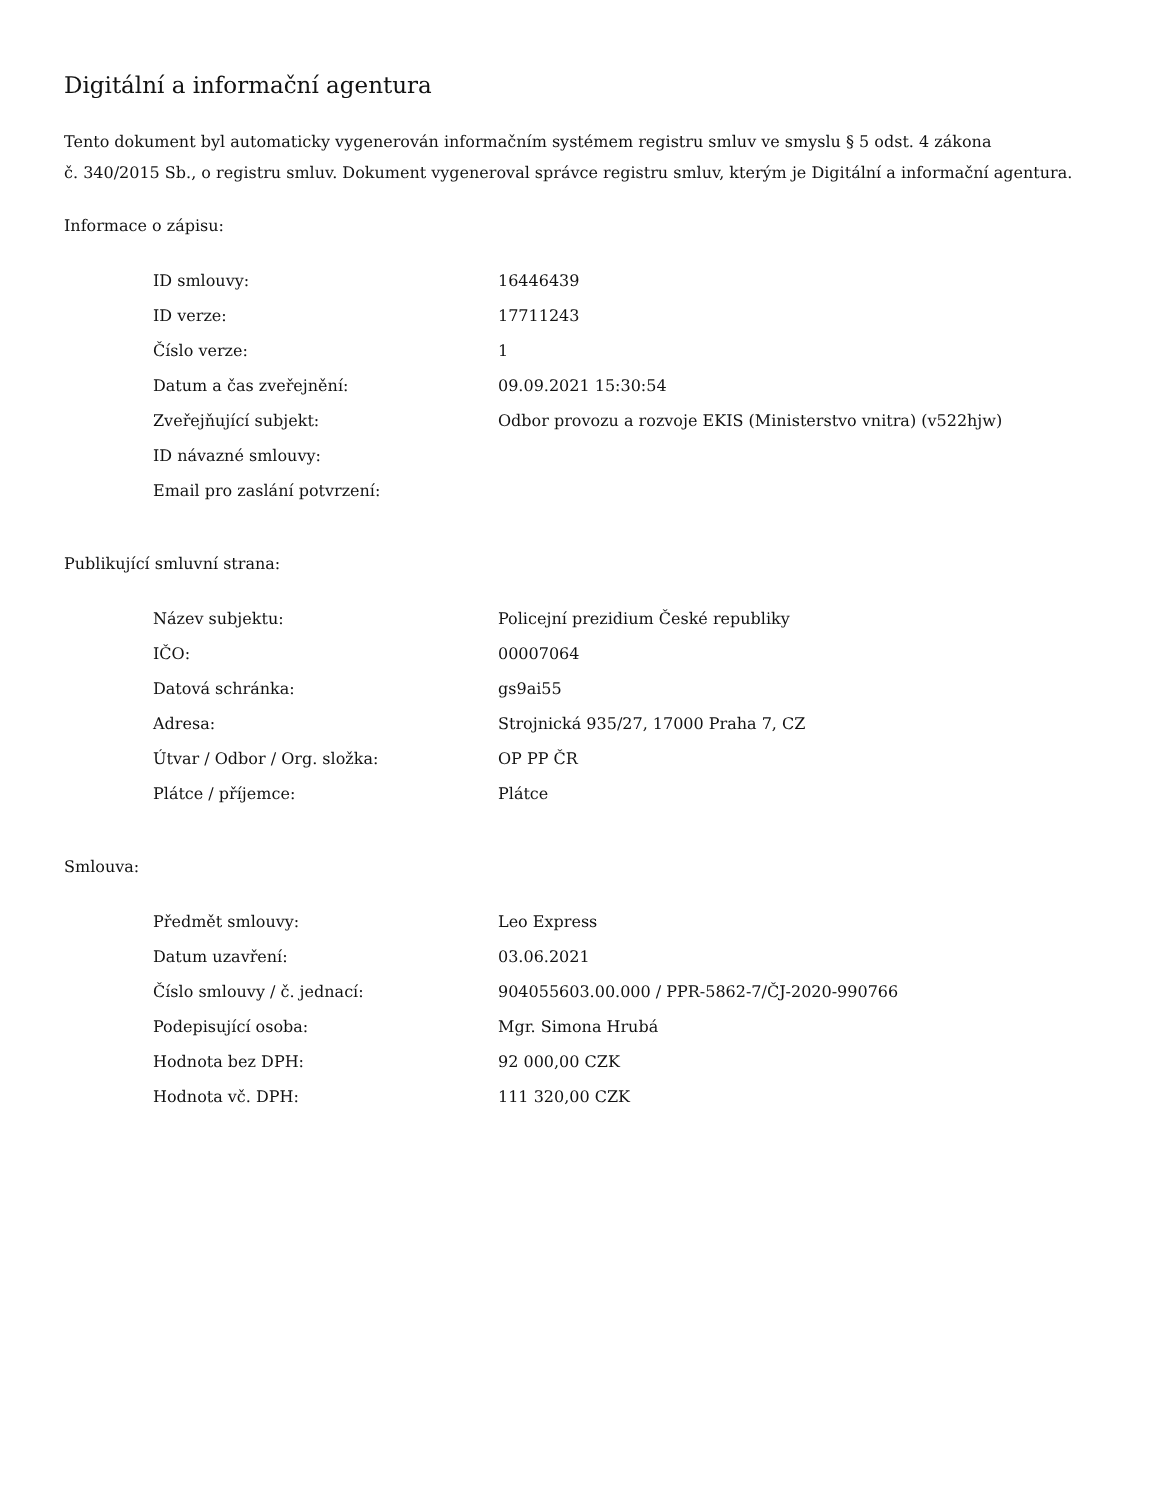Digitální a informační agentura
Tento dokument byl automaticky vygenerován informačním systémem registru smluv ve smyslu § 5 odst. 4 zákona
č. 340/2015 Sb., o registru smluv. Dokument vygeneroval správce registru smluv, kterým je Digitální a informační agentura.
Informace o zápisu:
| ID smlouvy: | 16446439 |
| ID verze: | 17711243 |
| Číslo verze: | 1 |
| Datum a čas zveřejnění: | 09.09.2021 15:30:54 |
| Zveřejňující subjekt: | Odbor provozu a rozvoje EKIS (Ministerstvo vnitra) (v522hjw) |
| ID návazné smlouvy: | |
| Email pro zaslání potvrzení: | |
Publikující smluvní strana:
| Název subjektu: | Policejní prezidium České republiky |
| IČO: | 00007064 |
| Datová schránka: | gs9ai55 |
| Adresa: | Strojnická 935/27, 17000 Praha 7, CZ |
| Útvar / Odbor / Org. složka: | OP PP ČR |
| Plátce / příjemce: | Plátce |
Smlouva:
| Předmět smlouvy: | Leo Express |
| Datum uzavření: | 03.06.2021 |
| Číslo smlouvy / č. jednací: | 904055603.00.000 / PPR-5862-7/ČJ-2020-990766 |
| Podepisující osoba: | Mgr. Simona Hrubá |
| Hodnota bez DPH: | 92 000,00 CZK |
| Hodnota vč. DPH: | 111 320,00 CZK |